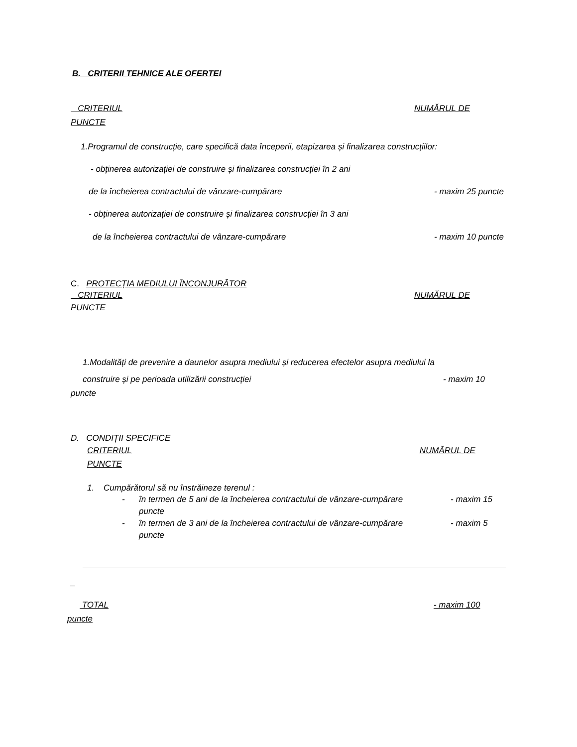B. CRITERII TEHNICE ALE OFERTEI
CRITERIUL NUMĂRUL DE
PUNCTE
1.Programul de construcție, care specifică data începerii, etapizarea și finalizarea construcțiilor:
- obținerea autorizației de construire și finalizarea construcției în 2 ani
de la încheierea contractului de vânzare-cumpărare - maxim 25 puncte
- obținerea autorizației de construire și finalizarea construcției în 3 ani
de la încheierea contractului de vânzare-cumpărare - maxim 10 puncte
C. PROTECȚIA MEDIULUI ÎNCONJURĂTOR
CRITERIUL NUMĂRUL DE
PUNCTE
1.Modalități de prevenire a daunelor asupra mediului și reducerea efectelor asupra mediului la
construire și pe perioada utilizării construcției - maxim 10
puncte
D. CONDIȚII SPECIFICE
CRITERIUL NUMĂRUL DE
PUNCTE
1. Cumpărătorul să nu înstrăineze terenul :
- în termen de 5 ani de la încheierea contractului de vânzare-cumpărare - maxim 15
puncte
- în termen de 3 ani de la încheierea contractului de vânzare-cumpărare - maxim 5
puncte
_
TOTAL - maxim 100
puncte